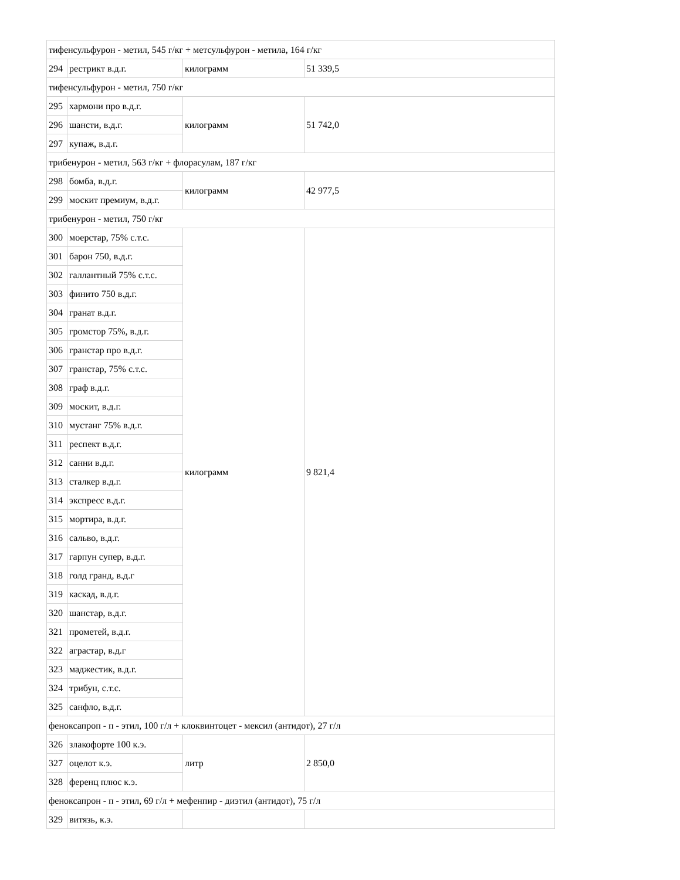| тифенсульфурон - метил, 545 г/кг + метсульфурон - метила, 164 г/кг | | | |
| 294 | рестрикт в.д.г. | килограмм | 51 339,5 |
| тифенсульфурон - метил, 750 г/кг | | | |
| 295 | хармони про в.д.г. | килограмм | 51 742,0 |
| 296 | шансти, в.д.г. | | |
| 297 | купаж, в.д.г. | | |
| трибенурон - метил, 563 г/кг + флорасулам, 187 г/кг | | | |
| 298 | бомба, в.д.г. | килограмм | 42 977,5 |
| 299 | москит премиум, в.д.г. | | |
| трибенурон - метил, 750 г/кг | | | |
| 300 | моерстар, 75% с.т.с. | килограмм | 9 821,4 |
| 301 | барон 750, в.д.г. | | |
| 302 | галлантный 75% с.т.с. | | |
| 303 | финито 750 в.д.г. | | |
| 304 | гранат в.д.г. | | |
| 305 | громстор 75%, в.д.г. | | |
| 306 | гранстар про в.д.г. | | |
| 307 | гранстар, 75% с.т.с. | | |
| 308 | граф в.д.г. | | |
| 309 | москит, в.д.г. | | |
| 310 | мустанг 75% в.д.г. | | |
| 311 | респект в.д.г. | | |
| 312 | санни в.д.г. | | |
| 313 | сталкер в.д.г. | | |
| 314 | экспресс в.д.г. | | |
| 315 | мортира, в.д.г. | | |
| 316 | сальво, в.д.г. | | |
| 317 | гарпун супер, в.д.г. | | |
| 318 | голд гранд, в.д.г | | |
| 319 | каскад, в.д.г. | | |
| 320 | шанстар, в.д.г. | | |
| 321 | прометей, в.д.г. | | |
| 322 | аграстар, в.д.г | | |
| 323 | маджестик, в.д.г. | | |
| 324 | трибун, с.т.с. | | |
| 325 | санфло, в.д.г. | | |
| феноксапроп - п - этил, 100 г/л + клоквинтоцет - мексил (антидот), 27 г/л | | | |
| 326 | злакофорте 100 к.э. | литр | 2 850,0 |
| 327 | оцелот к.э. | | |
| 328 | ференц плюс к.э. | | |
| феноксапрон - п - этил, 69 г/л + мефенпир - диэтил (антидот), 75 г/л | | | |
| 329 | витязь, к.э. | | |